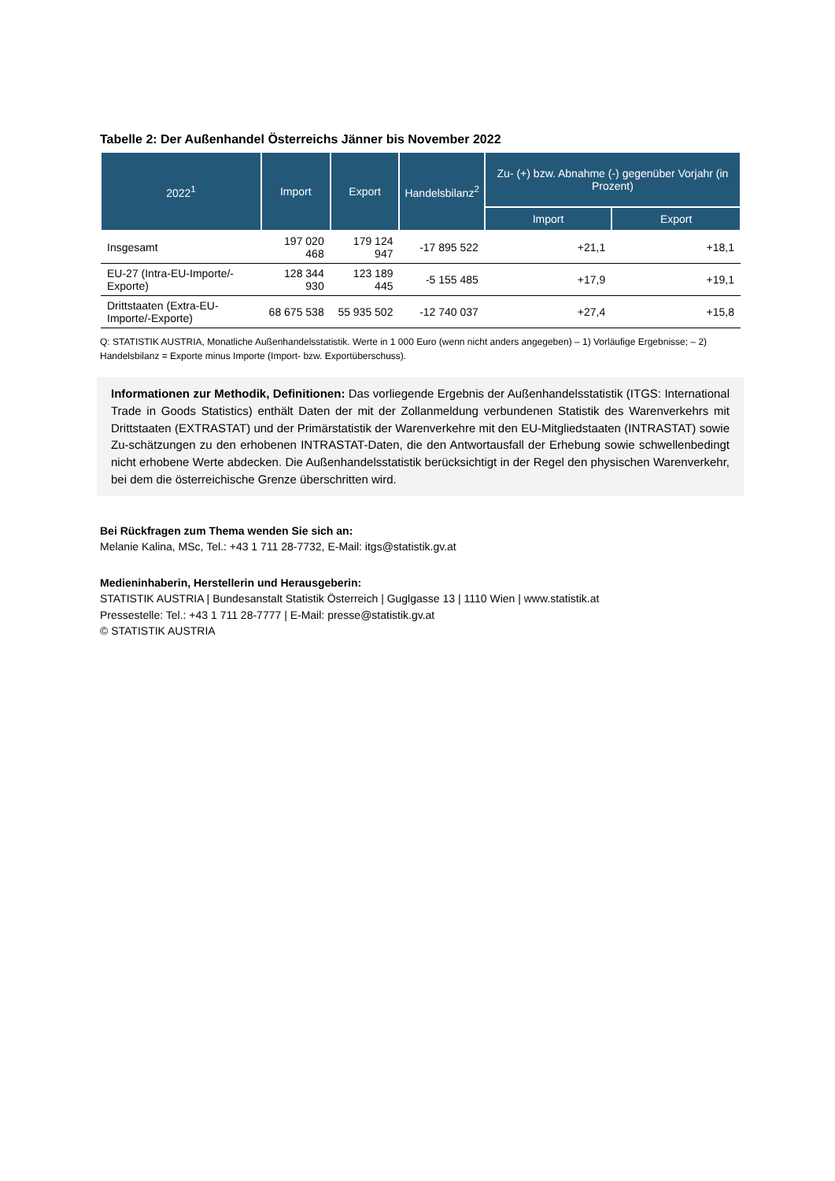Tabelle 2: Der Außenhandel Österreichs Jänner bis November 2022
| 2022<sup>1</sup> | Import | Export | Handelsbilanz<sup>2</sup> | Zu- (+) bzw. Abnahme (-) gegenüber Vorjahr (in Prozent) | |
| --- | --- | --- | --- | --- | --- |
| | | | | Import | Export |
| Insgesamt | 197 020 468 | 179 124 947 | -17 895 522 | +21,1 | +18,1 |
| EU-27 (Intra-EU-Importe/-Exporte) | 128 344 930 | 123 189 445 | -5 155 485 | +17,9 | +19,1 |
| Drittstaaten (Extra-EU-Importe/-Exporte) | 68 675 538 | 55 935 502 | -12 740 037 | +27,4 | +15,8 |
Q: STATISTIK AUSTRIA, Monatliche Außenhandelsstatistik. Werte in 1 000 Euro (wenn nicht anders angegeben) – 1) Vorläufige Ergebnisse; – 2) Handelsbilanz = Exporte minus Importe (Import- bzw. Exportüberschuss).
Informationen zur Methodik, Definitionen: Das vorliegende Ergebnis der Außenhandelsstatistik (ITGS: International Trade in Goods Statistics) enthält Daten der mit der Zollanmeldung verbundenen Statistik des Warenverkehrs mit Drittstaaten (EXTRASTAT) und der Primärstatistik der Warenverkehre mit den EU-Mitgliedstaaten (INTRASTAT) sowie Zu-schätzungen zu den erhobenen INTRASTAT-Daten, die den Antwortausfall der Erhebung sowie schwellenbedingt nicht erhobene Werte abdecken. Die Außenhandelsstatistik berücksichtigt in der Regel den physischen Warenverkehr, bei dem die österreichische Grenze überschritten wird.
Bei Rückfragen zum Thema wenden Sie sich an:
Melanie Kalina, MSc, Tel.: +43 1 711 28-7732, E-Mail: itgs@statistik.gv.at
Medieninhaberin, Herstellerin und Herausgeberin:
STATISTIK AUSTRIA | Bundesanstalt Statistik Österreich | Guglgasse 13 | 1110 Wien | www.statistik.at
Pressestelle: Tel.: +43 1 711 28-7777 | E-Mail: presse@statistik.gv.at
© STATISTIK AUSTRIA